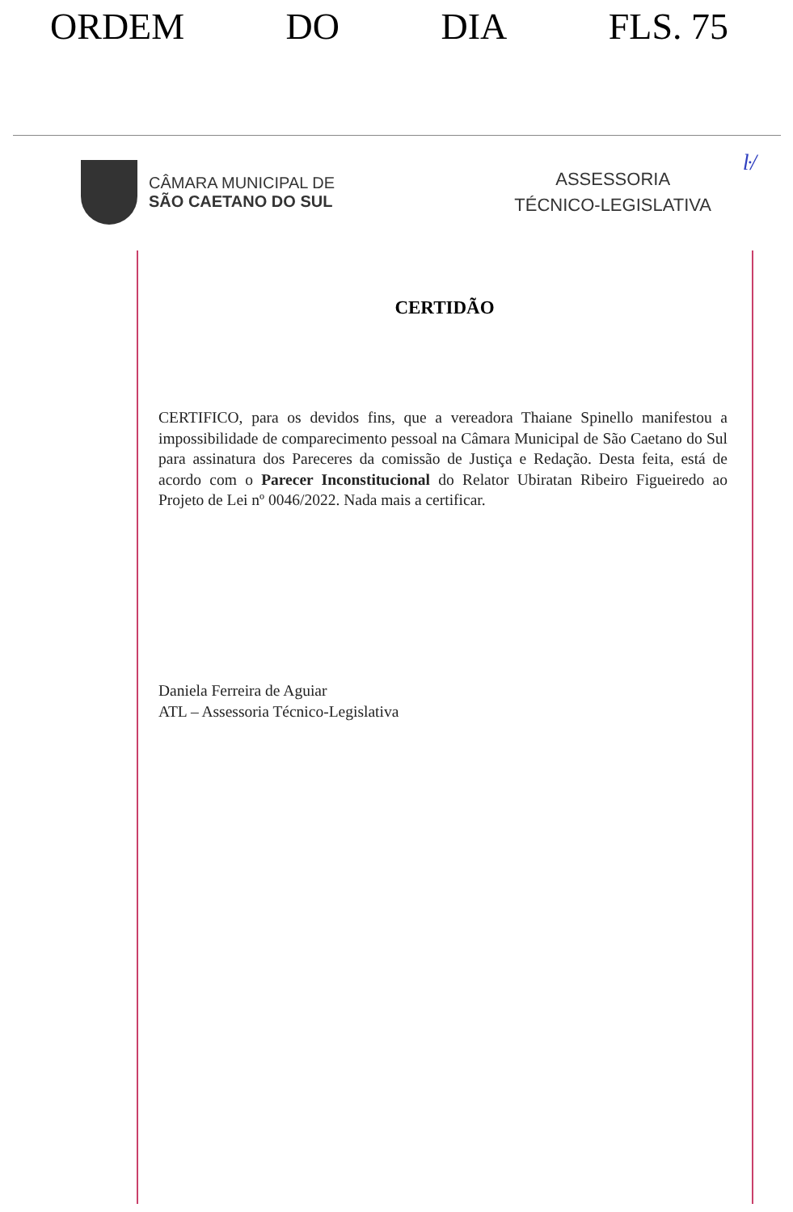ORDEM DO DIA FLS. 75
ŀ/
CÂMARA MUNICIPAL DE
SÃO CAETANO DO SUL
ASSESSORIA
TÉCNICO-LEGISLATIVA
CERTIDÃO
CERTIFICO, para os devidos fins, que a vereadora Thaiane Spinello manifestou a impossibilidade de comparecimento pessoal na Câmara Municipal de São Caetano do Sul para assinatura dos Pareceres da comissão de Justiça e Redação. Desta feita, está de acordo com o Parecer Inconstitucional do Relator Ubiratan Ribeiro Figueiredo ao Projeto de Lei nº 0046/2022. Nada mais a certificar.
Daniela Ferreira de Aguiar
ATL – Assessoria Técnico-Legislativa